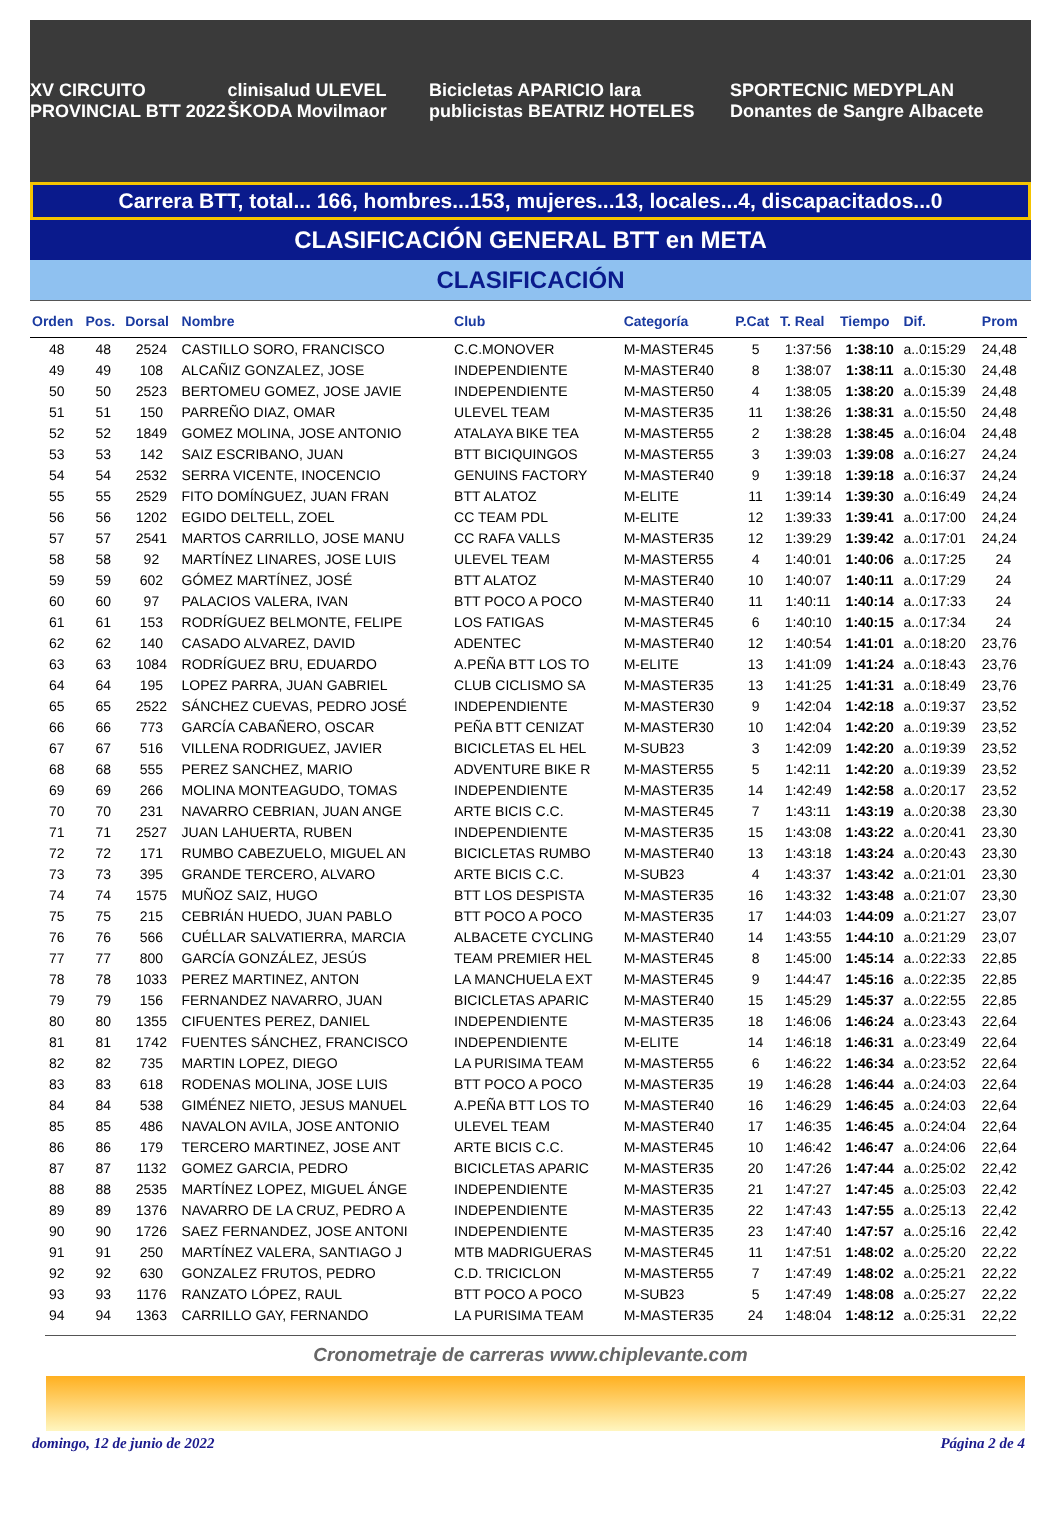XV CIRCUITO PROVINCIAL BTT 2022 clinisalud ULEVEL ŠKODA Movilmaor Bicicletas APARICIO lara publicistas BEATRIZ HOTELES SPORTECNIC MEDYPLAN Donantes de Sangre Albacete
Carrera BTT, total... 166, hombres...153, mujeres...13, locales...4, discapacitados...0
CLASIFICACIÓN GENERAL BTT en META
CLASIFICACIÓN
| Orden | Pos. | Dorsal | Nombre | Club | Categoría | P.Cat | T. Real | Tiempo | Dif. | Prom |
| --- | --- | --- | --- | --- | --- | --- | --- | --- | --- | --- |
| 48 | 48 | 2524 | CASTILLO SORO, FRANCISCO | C.C.MONOVER | M-MASTER45 | 5 | 1:37:56 | 1:38:10 | a..0:15:29 | 24,48 |
| 49 | 49 | 108 | ALCAÑIZ GONZALEZ, JOSE | INDEPENDIENTE | M-MASTER40 | 8 | 1:38:07 | 1:38:11 | a..0:15:30 | 24,48 |
| 50 | 50 | 2523 | BERTOMEU GOMEZ, JOSE JAVIE | INDEPENDIENTE | M-MASTER50 | 4 | 1:38:05 | 1:38:20 | a..0:15:39 | 24,48 |
| 51 | 51 | 150 | PARREÑO DIAZ, OMAR | ULEVEL TEAM | M-MASTER35 | 11 | 1:38:26 | 1:38:31 | a..0:15:50 | 24,48 |
| 52 | 52 | 1849 | GOMEZ MOLINA, JOSE ANTONIO | ATALAYA BIKE TEA | M-MASTER55 | 2 | 1:38:28 | 1:38:45 | a..0:16:04 | 24,48 |
| 53 | 53 | 142 | SAIZ ESCRIBANO, JUAN | BTT BICIQUINGOS | M-MASTER55 | 3 | 1:39:03 | 1:39:08 | a..0:16:27 | 24,24 |
| 54 | 54 | 2532 | SERRA VICENTE, INOCENCIO | GENUINS FACTORY | M-MASTER40 | 9 | 1:39:18 | 1:39:18 | a..0:16:37 | 24,24 |
| 55 | 55 | 2529 | FITO DOMÍNGUEZ, JUAN FRAN | BTT ALATOZ | M-ELITE | 11 | 1:39:14 | 1:39:30 | a..0:16:49 | 24,24 |
| 56 | 56 | 1202 | EGIDO DELTELL, ZOEL | CC TEAM PDL | M-ELITE | 12 | 1:39:33 | 1:39:41 | a..0:17:00 | 24,24 |
| 57 | 57 | 2541 | MARTOS CARRILLO, JOSE MANU | CC RAFA VALLS | M-MASTER35 | 12 | 1:39:29 | 1:39:42 | a..0:17:01 | 24,24 |
| 58 | 58 | 92 | MARTÍNEZ LINARES, JOSE LUIS | ULEVEL TEAM | M-MASTER55 | 4 | 1:40:01 | 1:40:06 | a..0:17:25 | 24 |
| 59 | 59 | 602 | GÓMEZ MARTÍNEZ, JOSÉ | BTT ALATOZ | M-MASTER40 | 10 | 1:40:07 | 1:40:11 | a..0:17:29 | 24 |
| 60 | 60 | 97 | PALACIOS VALERA, IVAN | BTT POCO A POCO | M-MASTER40 | 11 | 1:40:11 | 1:40:14 | a..0:17:33 | 24 |
| 61 | 61 | 153 | RODRÍGUEZ BELMONTE, FELIPE | LOS FATIGAS | M-MASTER45 | 6 | 1:40:10 | 1:40:15 | a..0:17:34 | 24 |
| 62 | 62 | 140 | CASADO ALVAREZ, DAVID | ADENTEC | M-MASTER40 | 12 | 1:40:54 | 1:41:01 | a..0:18:20 | 23,76 |
| 63 | 63 | 1084 | RODRÍGUEZ BRU, EDUARDO | A.PEÑA BTT LOS TO | M-ELITE | 13 | 1:41:09 | 1:41:24 | a..0:18:43 | 23,76 |
| 64 | 64 | 195 | LOPEZ PARRA, JUAN GABRIEL | CLUB CICLISMO SA | M-MASTER35 | 13 | 1:41:25 | 1:41:31 | a..0:18:49 | 23,76 |
| 65 | 65 | 2522 | SÁNCHEZ CUEVAS, PEDRO JOSÉ | INDEPENDIENTE | M-MASTER30 | 9 | 1:42:04 | 1:42:18 | a..0:19:37 | 23,52 |
| 66 | 66 | 773 | GARCÍA CABAÑERO, OSCAR | PEÑA BTT CENIZAT | M-MASTER30 | 10 | 1:42:04 | 1:42:20 | a..0:19:39 | 23,52 |
| 67 | 67 | 516 | VILLENA RODRIGUEZ, JAVIER | BICICLETAS EL HEL | M-SUB23 | 3 | 1:42:09 | 1:42:20 | a..0:19:39 | 23,52 |
| 68 | 68 | 555 | PEREZ SANCHEZ, MARIO | ADVENTURE BIKE R | M-MASTER55 | 5 | 1:42:11 | 1:42:20 | a..0:19:39 | 23,52 |
| 69 | 69 | 266 | MOLINA MONTEAGUDO, TOMAS | INDEPENDIENTE | M-MASTER35 | 14 | 1:42:49 | 1:42:58 | a..0:20:17 | 23,52 |
| 70 | 70 | 231 | NAVARRO CEBRIAN, JUAN ANGE | ARTE BICIS C.C. | M-MASTER45 | 7 | 1:43:11 | 1:43:19 | a..0:20:38 | 23,30 |
| 71 | 71 | 2527 | JUAN LAHUERTA, RUBEN | INDEPENDIENTE | M-MASTER35 | 15 | 1:43:08 | 1:43:22 | a..0:20:41 | 23,30 |
| 72 | 72 | 171 | RUMBO CABEZUELO, MIGUEL AN | BICICLETAS RUMBO | M-MASTER40 | 13 | 1:43:18 | 1:43:24 | a..0:20:43 | 23,30 |
| 73 | 73 | 395 | GRANDE TERCERO, ALVARO | ARTE BICIS C.C. | M-SUB23 | 4 | 1:43:37 | 1:43:42 | a..0:21:01 | 23,30 |
| 74 | 74 | 1575 | MUÑOZ SAIZ, HUGO | BTT LOS DESPISTA | M-MASTER35 | 16 | 1:43:32 | 1:43:48 | a..0:21:07 | 23,30 |
| 75 | 75 | 215 | CEBRIÁN HUEDO, JUAN PABLO | BTT POCO A POCO | M-MASTER35 | 17 | 1:44:03 | 1:44:09 | a..0:21:27 | 23,07 |
| 76 | 76 | 566 | CUÉLLAR SALVATIERRA, MARCIA | ALBACETE CYCLING | M-MASTER40 | 14 | 1:43:55 | 1:44:10 | a..0:21:29 | 23,07 |
| 77 | 77 | 800 | GARCÍA GONZÁLEZ, JESÚS | TEAM PREMIER HEL | M-MASTER45 | 8 | 1:45:00 | 1:45:14 | a..0:22:33 | 22,85 |
| 78 | 78 | 1033 | PEREZ MARTINEZ, ANTON | LA MANCHUELA EXT | M-MASTER45 | 9 | 1:44:47 | 1:45:16 | a..0:22:35 | 22,85 |
| 79 | 79 | 156 | FERNANDEZ NAVARRO, JUAN | BICICLETAS APARIC | M-MASTER40 | 15 | 1:45:29 | 1:45:37 | a..0:22:55 | 22,85 |
| 80 | 80 | 1355 | CIFUENTES PEREZ, DANIEL | INDEPENDIENTE | M-MASTER35 | 18 | 1:46:06 | 1:46:24 | a..0:23:43 | 22,64 |
| 81 | 81 | 1742 | FUENTES SÁNCHEZ, FRANCISCO | INDEPENDIENTE | M-ELITE | 14 | 1:46:18 | 1:46:31 | a..0:23:49 | 22,64 |
| 82 | 82 | 735 | MARTIN LOPEZ, DIEGO | LA PURISIMA TEAM | M-MASTER55 | 6 | 1:46:22 | 1:46:34 | a..0:23:52 | 22,64 |
| 83 | 83 | 618 | RODENAS MOLINA, JOSE LUIS | BTT POCO A POCO | M-MASTER35 | 19 | 1:46:28 | 1:46:44 | a..0:24:03 | 22,64 |
| 84 | 84 | 538 | GIMÉNEZ NIETO, JESUS MANUEL | A.PEÑA BTT LOS TO | M-MASTER40 | 16 | 1:46:29 | 1:46:45 | a..0:24:03 | 22,64 |
| 85 | 85 | 486 | NAVALON AVILA, JOSE ANTONIO | ULEVEL TEAM | M-MASTER40 | 17 | 1:46:35 | 1:46:45 | a..0:24:04 | 22,64 |
| 86 | 86 | 179 | TERCERO MARTINEZ, JOSE ANT | ARTE BICIS C.C. | M-MASTER45 | 10 | 1:46:42 | 1:46:47 | a..0:24:06 | 22,64 |
| 87 | 87 | 1132 | GOMEZ GARCIA, PEDRO | BICICLETAS APARIC | M-MASTER35 | 20 | 1:47:26 | 1:47:44 | a..0:25:02 | 22,42 |
| 88 | 88 | 2535 | MARTÍNEZ LOPEZ, MIGUEL ÁNGE | INDEPENDIENTE | M-MASTER35 | 21 | 1:47:27 | 1:47:45 | a..0:25:03 | 22,42 |
| 89 | 89 | 1376 | NAVARRO DE LA CRUZ, PEDRO A | INDEPENDIENTE | M-MASTER35 | 22 | 1:47:43 | 1:47:55 | a..0:25:13 | 22,42 |
| 90 | 90 | 1726 | SAEZ FERNANDEZ, JOSE ANTONI | INDEPENDIENTE | M-MASTER35 | 23 | 1:47:40 | 1:47:57 | a..0:25:16 | 22,42 |
| 91 | 91 | 250 | MARTÍNEZ VALERA, SANTIAGO J | MTB MADRIGUERAS | M-MASTER45 | 11 | 1:47:51 | 1:48:02 | a..0:25:20 | 22,22 |
| 92 | 92 | 630 | GONZALEZ FRUTOS, PEDRO | C.D. TRICICLON | M-MASTER55 | 7 | 1:47:49 | 1:48:02 | a..0:25:21 | 22,22 |
| 93 | 93 | 1176 | RANZATO LÓPEZ, RAUL | BTT POCO A POCO | M-SUB23 | 5 | 1:47:49 | 1:48:08 | a..0:25:27 | 22,22 |
| 94 | 94 | 1363 | CARRILLO GAY, FERNANDO | LA PURISIMA TEAM | M-MASTER35 | 24 | 1:48:04 | 1:48:12 | a..0:25:31 | 22,22 |
Cronometraje de carreras www.chiplevante.com
domingo, 12 de junio de 2022 Página 2 de 4